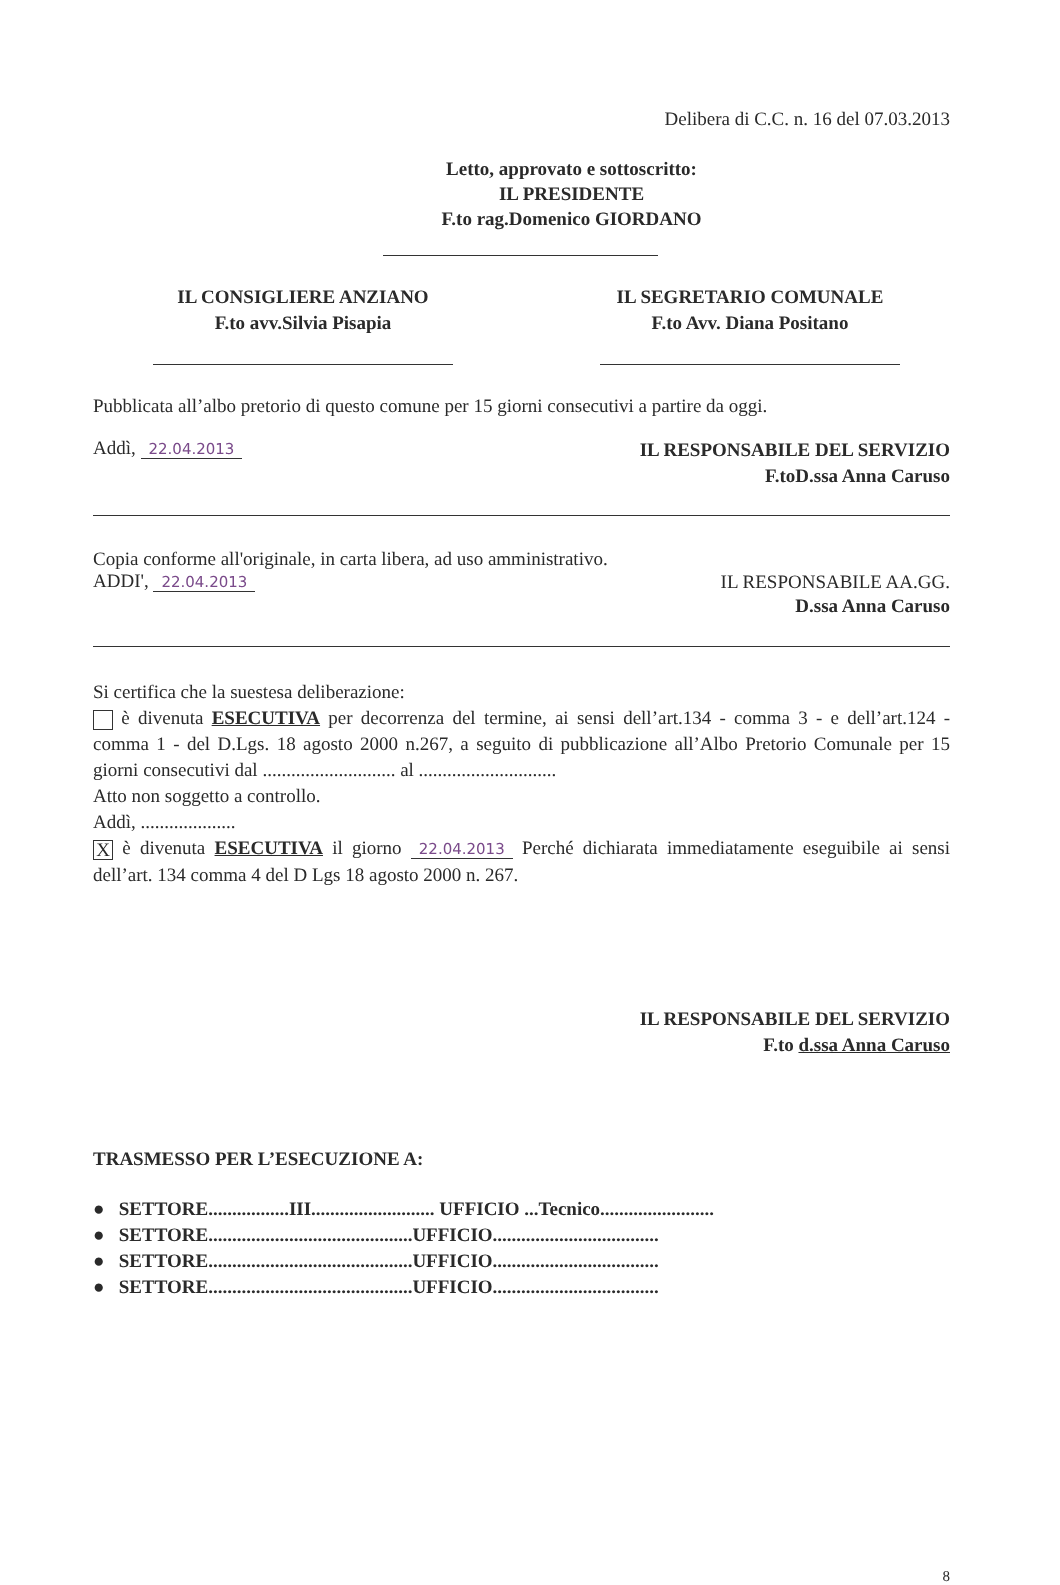Delibera di C.C. n. 16 del 07.03.2013
Letto, approvato e sottoscritto:
IL PRESIDENTE
F.to rag.Domenico GIORDANO
IL CONSIGLIERE ANZIANO
F.to avv.Silvia Pisapia
IL SEGRETARIO COMUNALE
F.to Avv. Diana Positano
Pubblicata all’albo pretorio di questo comune per 15 giorni consecutivi a partire da oggi.
Addì, 22.04.2013
IL RESPONSABILE DEL SERVIZIO
F.toD.ssa Anna Caruso
Copia conforme all'originale, in carta libera, ad uso amministrativo.
ADDI', 22.04.2013
IL RESPONSABILE AA.GG.
D.ssa Anna Caruso
Si certifica che la suestesa deliberazione:
è divenuta ESECUTIVA per decorrenza del termine, ai sensi dell’art.134 - comma 3 - e dell’art.124 - comma 1 - del D.Lgs. 18 agosto 2000 n.267, a seguito di pubblicazione all’Albo Pretorio Comunale per 15 giorni consecutivi dal ............................ al .............................
Atto non soggetto a controllo.
Addì, ....................
X è divenuta ESECUTIVA il giorno 22.04.2013 Perché dichiarata immediatamente eseguibile ai sensi dell’art. 134 comma 4 del D Lgs 18 agosto 2000 n. 267.
IL RESPONSABILE DEL SERVIZIO
F.to d.ssa Anna Caruso
TRASMESSO PER L’ESECUZIONE A:
● SETTORE.................III.......................... UFFICIO ...Tecnico........................
● SETTORE...........................................UFFICIO...................................
● SETTORE...........................................UFFICIO...................................
● SETTORE...........................................UFFICIO...................................
8